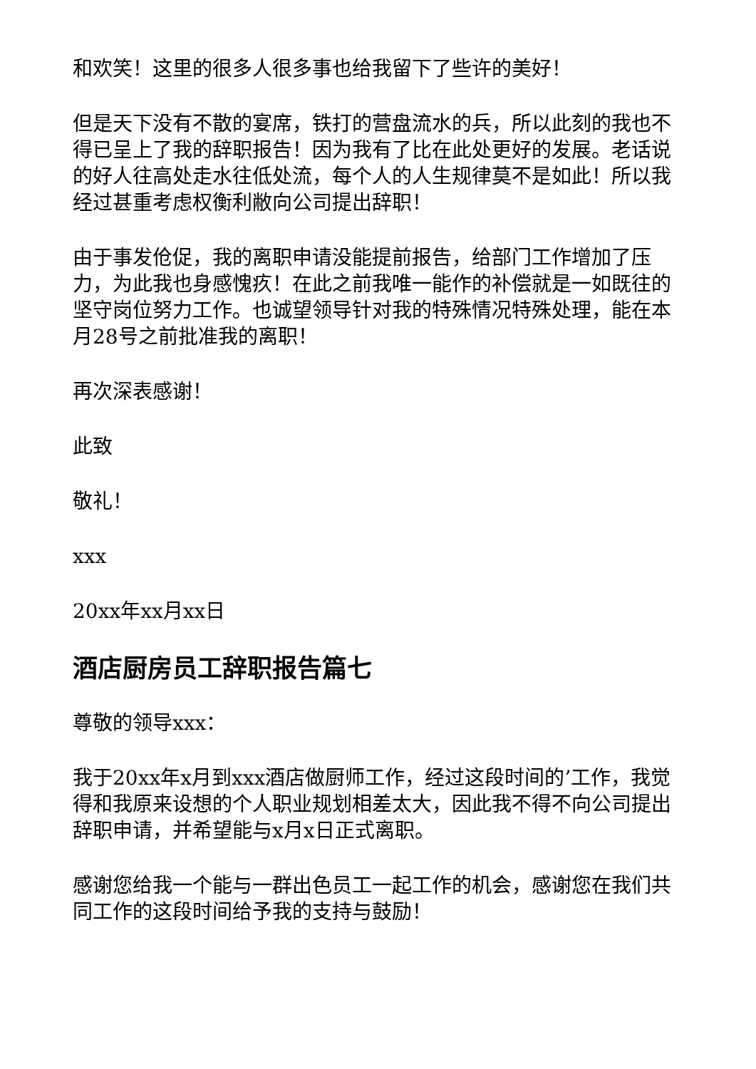和欢笑！这里的很多人很多事也给我留下了些许的美好！
但是天下没有不散的宴席，铁打的营盘流水的兵，所以此刻的我也不得已呈上了我的辞职报告！因为我有了比在此处更好的发展。老话说的好人往高处走水往低处流，每个人的人生规律莫不是如此！所以我经过甚重考虑权衡利敝向公司提出辞职！
由于事发伧促，我的离职申请没能提前报告，给部门工作增加了压力，为此我也身感愧疚！在此之前我唯一能作的补偿就是一如既往的坚守岗位努力工作。也诚望领导针对我的特殊情况特殊处理，能在本月28号之前批准我的离职！
再次深表感谢！
此致
敬礼！
xxx
20xx年xx月xx日
酒店厨房员工辞职报告篇七
尊敬的领导xxx：
我于20xx年x月到xxx酒店做厨师工作，经过这段时间的’工作，我觉得和我原来设想的个人职业规划相差太大，因此我不得不向公司提出辞职申请，并希望能与x月x日正式离职。
感谢您给我一个能与一群出色员工一起工作的机会，感谢您在我们共同工作的这段时间给予我的支持与鼓励！